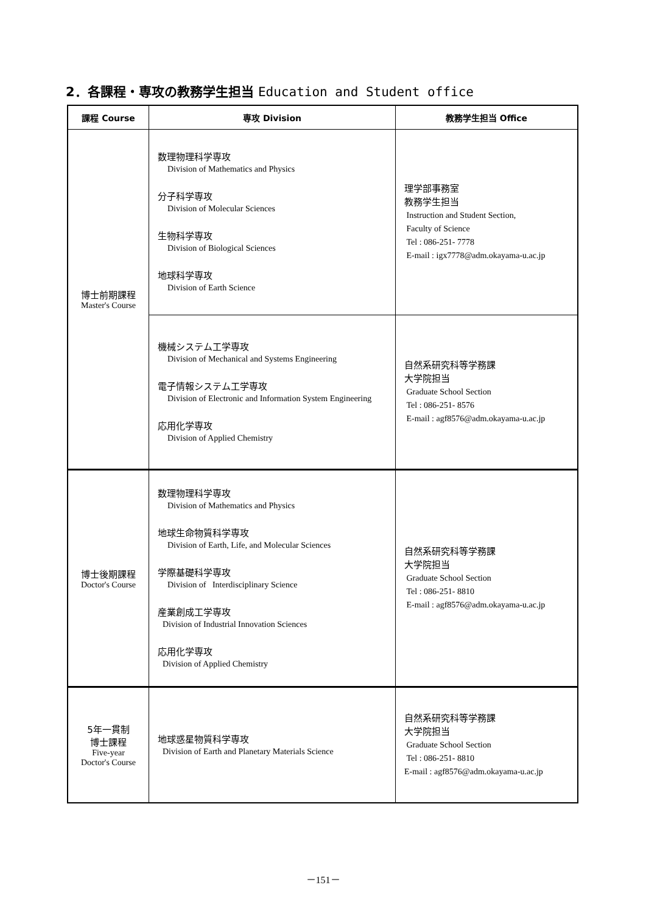2．各課程・専攻の教務学生担当 Education and Student office
| 課程 Course | 専攻 Division | 教務学生担当 Office |
| --- | --- | --- |
| 博士前期課程 Master's Course | 数理物理科学専攻 Division of Mathematics and Physics 分子科学専攻 Division of Molecular Sciences 生物科学専攻 Division of Biological Sciences 地球科学専攻 Division of Earth Science | 理学部事務室 教務学生担当 Instruction and Student Section, Faculty of Science Tel : 086-251- 7778 E-mail : igx7778@adm.okayama-u.ac.jp |
| | 機械システム工学専攻 Division of Mechanical and Systems Engineering 電子情報システム工学専攻 Division of Electronic and Information System Engineering 応用化学専攻 Division of Applied Chemistry | 自然系研究科等学務課 大学院担当 Graduate School Section Tel : 086-251- 8576 E-mail : agf8576@adm.okayama-u.ac.jp |
| 博士後期課程 Doctor's Course | 数理物理科学専攻 Division of Mathematics and Physics 地球生命物質科学専攻 Division of Earth, Life, and Molecular Sciences 学際基礎科学専攻 Division of Interdisciplinary Science 産業創成工学専攻 Division of Industrial Innovation Sciences 応用化学専攻 Division of Applied Chemistry | 自然系研究科等学務課 大学院担当 Graduate School Section Tel : 086-251- 8810 E-mail : agf8576@adm.okayama-u.ac.jp |
| 5年一貫制 博士課程 Five-year Doctor's Course | 地球惑星物質科学専攻 Division of Earth and Planetary Materials Science | 自然系研究科等学務課 大学院担当 Graduate School Section Tel : 086-251- 8810 E-mail : agf8576@adm.okayama-u.ac.jp |
－151－